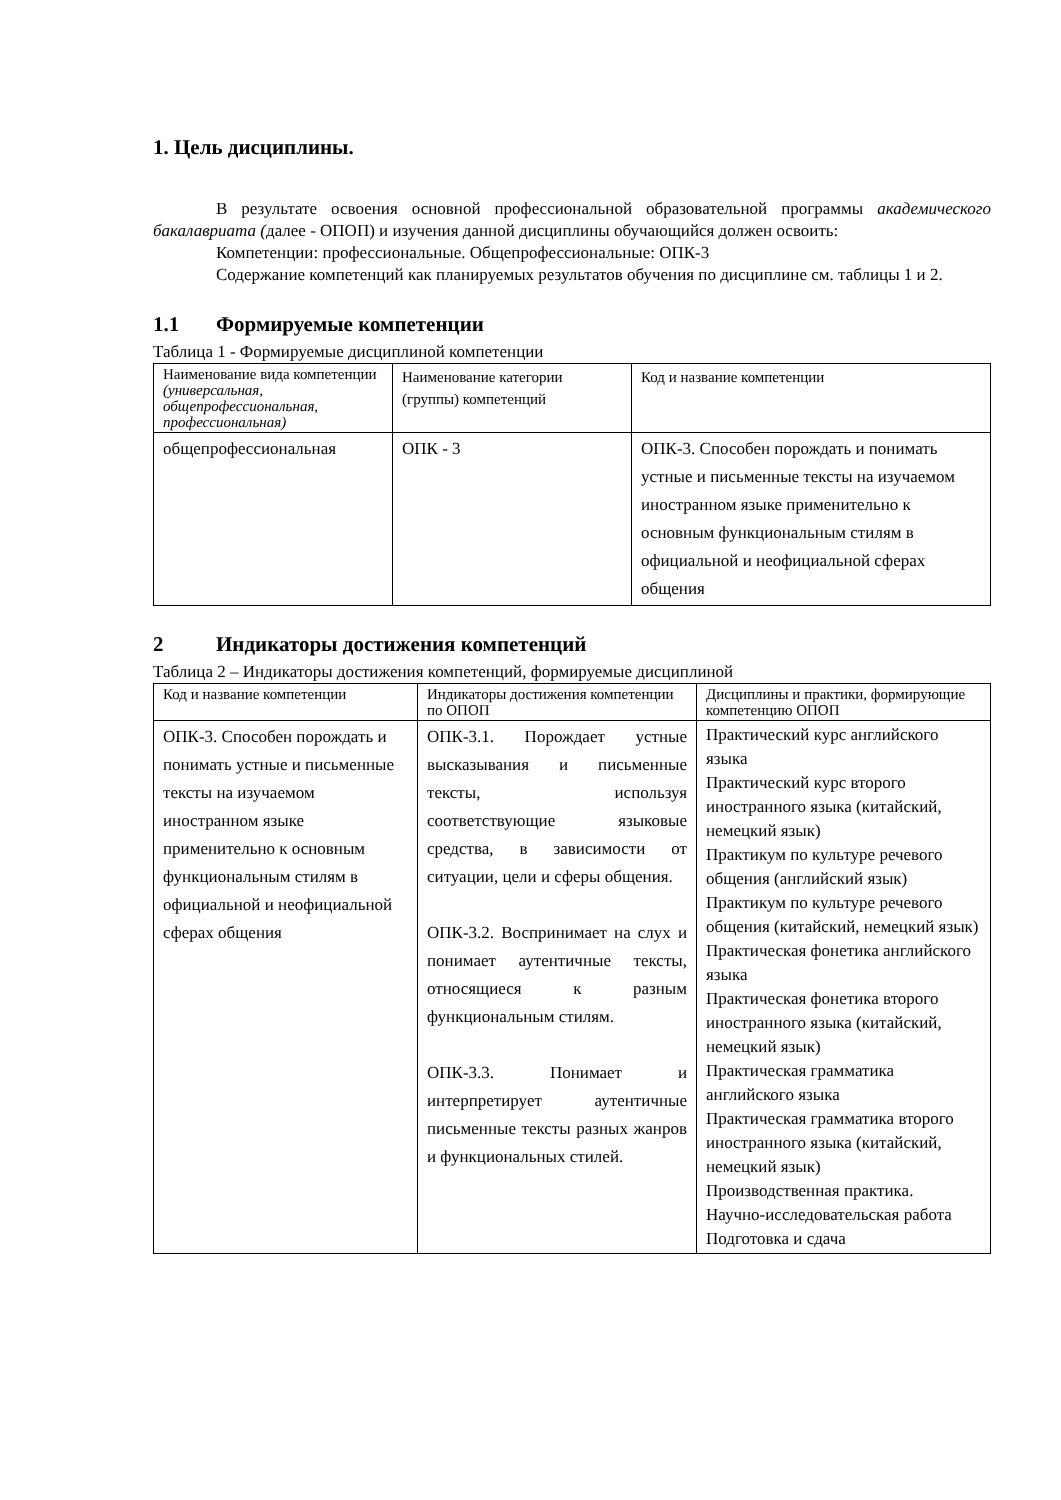1. Цель дисциплины.
В результате освоения основной профессиональной образовательной программы академического бакалавриата (далее - ОПОП) и изучения данной дисциплины обучающийся должен освоить:
Компетенции: профессиональные. Общепрофессиональные: ОПК-3
Содержание компетенций как планируемых результатов обучения по дисциплине см. таблицы 1 и 2.
1.1 Формируемые компетенции
Таблица 1 - Формируемые дисциплиной компетенции
| Наименование вида компетенции (универсальная, общепрофессиональная, профессиональная) | Наименование категории (группы) компетенций | Код и название компетенции |
| общепрофессиональная | ОПК - 3 | ОПК-3. Способен порождать и понимать устные и письменные тексты на изучаемом иностранном языке применительно к основным функциональным стилям в официальной и неофициальной сферах общения |
2 Индикаторы достижения компетенций
Таблица 2 – Индикаторы достижения компетенций, формируемые дисциплиной
| Код и название компетенции | Индикаторы достижения компетенции по ОПОП | Дисциплины и практики, формирующие компетенцию ОПОП |
| ОПК-3. Способен порождать и понимать устные и письменные тексты на изучаемом иностранном языке применительно к основным функциональным стилям в официальной и неофициальной сферах общения | ОПК-3.1. Порождает устные высказывания и письменные тексты, используя соответствующие языковые средства, в зависимости от ситуации, цели и сферы общения. ОПК-3.2. Воспринимает на слух и понимает аутентичные тексты, относящиеся к разным функциональным стилям. ОПК-3.3. Понимает и интерпретирует аутентичные письменные тексты разных жанров и функциональных стилей. | Практический курс английского языка Практический курс второго иностранного языка (китайский, немецкий язык) Практикум по культуре речевого общения (английский язык) Практикум по культуре речевого общения (китайский, немецкий язык) Практическая фонетика английского языка Практическая фонетика второго иностранного языка (китайский, немецкий язык) Практическая грамматика английского языка Практическая грамматика второго иностранного языка (китайский, немецкий язык) Производственная практика. Научно-исследовательская работа Подготовка и сдача |